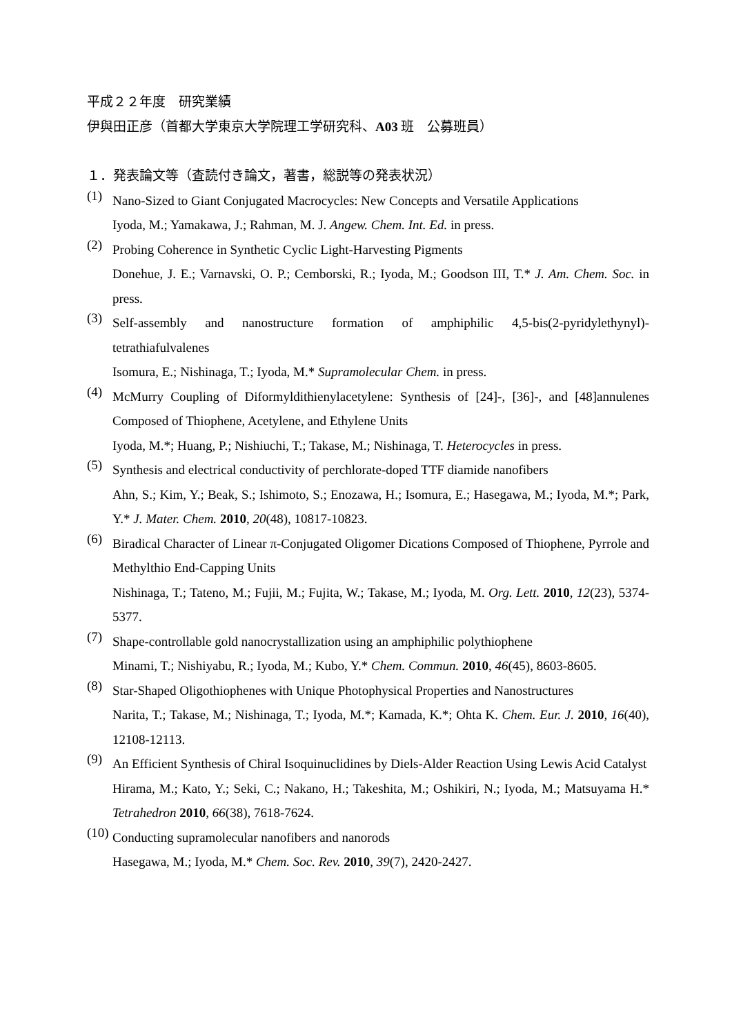平成２２年度　研究業績
伊與田正彦（首都大学東京大学院理工学研究科、A03 班　公募班員）
１．発表論文等（査読付き論文，著書，総説等の発表状況）
(1)
Nano-Sized to Giant Conjugated Macrocycles: New Concepts and Versatile Applications
Iyoda, M.; Yamakawa, J.; Rahman, M. J. Angew. Chem. Int. Ed. in press.
(2)
Probing Coherence in Synthetic Cyclic Light-Harvesting Pigments
Donehue, J. E.; Varnavski, O. P.; Cemborski, R.; Iyoda, M.; Goodson III, T.* J. Am. Chem. Soc. in press.
(3)
Self-assembly and nanostructure formation of amphiphilic 4,5-bis(2-pyridylethynyl)-tetrathiafulvalenes
Isomura, E.; Nishinaga, T.; Iyoda, M.* Supramolecular Chem. in press.
(4)
McMurry Coupling of Diformyldithienylacetylene: Synthesis of [24]-, [36]-, and [48]annulenes Composed of Thiophene, Acetylene, and Ethylene Units
Iyoda, M.*; Huang, P.; Nishiuchi, T.; Takase, M.; Nishinaga, T. Heterocycles in press.
(5)
Synthesis and electrical conductivity of perchlorate-doped TTF diamide nanofibers
Ahn, S.; Kim, Y.; Beak, S.; Ishimoto, S.; Enozawa, H.; Isomura, E.; Hasegawa, M.; Iyoda, M.*; Park, Y.* J. Mater. Chem. 2010, 20(48), 10817-10823.
(6)
Biradical Character of Linear π-Conjugated Oligomer Dications Composed of Thiophene, Pyrrole and Methylthio End-Capping Units
Nishinaga, T.; Tateno, M.; Fujii, M.; Fujita, W.; Takase, M.; Iyoda, M. Org. Lett. 2010, 12(23), 5374-5377.
(7)
Shape-controllable gold nanocrystallization using an amphiphilic polythiophene
Minami, T.; Nishiyabu, R.; Iyoda, M.; Kubo, Y.* Chem. Commun. 2010, 46(45), 8603-8605.
(8)
Star-Shaped Oligothiophenes with Unique Photophysical Properties and Nanostructures
Narita, T.; Takase, M.; Nishinaga, T.; Iyoda, M.*; Kamada, K.*; Ohta K. Chem. Eur. J. 2010, 16(40), 12108-12113.
(9)
An Efficient Synthesis of Chiral Isoquinuclidines by Diels-Alder Reaction Using Lewis Acid Catalyst
Hirama, M.; Kato, Y.; Seki, C.; Nakano, H.; Takeshita, M.; Oshikiri, N.; Iyoda, M.; Matsuyama H.* Tetrahedron 2010, 66(38), 7618-7624.
(10)
Conducting supramolecular nanofibers and nanorods
Hasegawa, M.; Iyoda, M.* Chem. Soc. Rev. 2010, 39(7), 2420-2427.